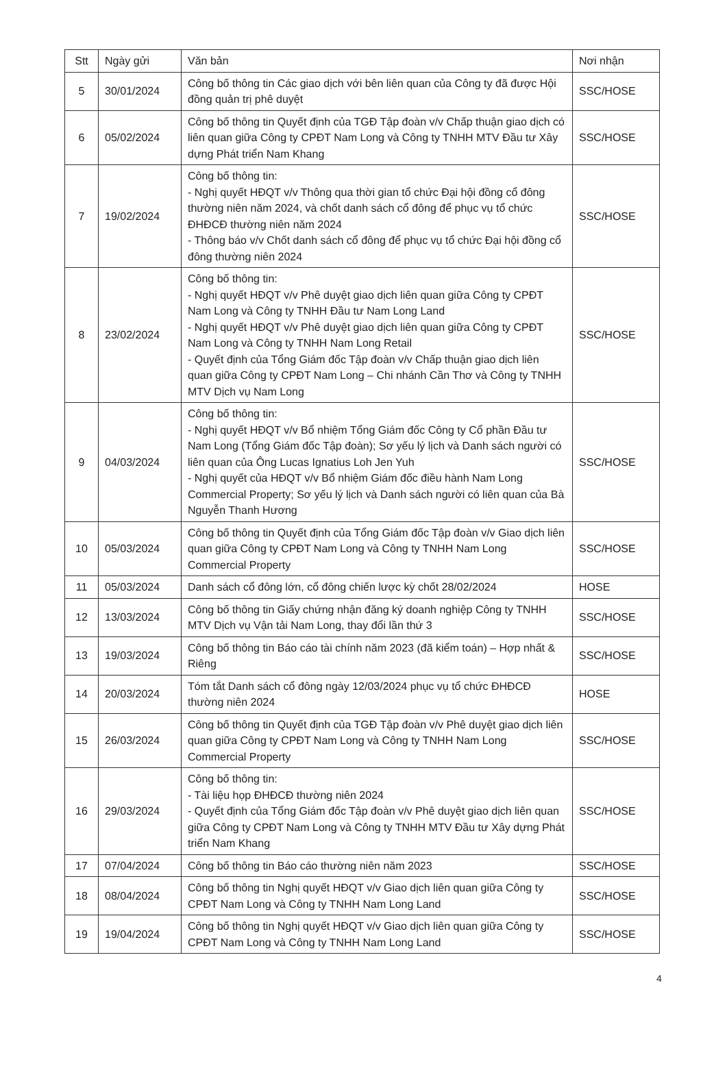| Stt | Ngày gửi | Văn bản | Nơi nhận |
| --- | --- | --- | --- |
| 5 | 30/01/2024 | Công bố thông tin Các giao dịch với bên liên quan của Công ty đã được Hội đồng quản trị phê duyệt | SSC/HOSE |
| 6 | 05/02/2024 | Công bố thông tin Quyết định của TGĐ Tập đoàn v/v Chấp thuận giao dịch có liên quan giữa Công ty CPĐT Nam Long và Công ty TNHH MTV Đầu tư Xây dựng Phát triển Nam Khang | SSC/HOSE |
| 7 | 19/02/2024 | Công bố thông tin: - Nghị quyết HĐQT v/v Thông qua thời gian tổ chức Đại hội đồng cổ đông thường niên năm 2024, và chốt danh sách cổ đông để phục vụ tổ chức ĐHĐCĐ thường niên năm 2024 - Thông báo v/v Chốt danh sách cổ đông để phục vụ tổ chức Đại hội đồng cổ đông thường niên 2024 | SSC/HOSE |
| 8 | 23/02/2024 | Công bố thông tin: - Nghị quyết HĐQT v/v Phê duyệt giao dịch liên quan giữa Công ty CPĐT Nam Long và Công ty TNHH Đầu tư Nam Long Land - Nghị quyết HĐQT v/v Phê duyệt giao dịch liên quan giữa Công ty CPĐT Nam Long và Công ty TNHH Nam Long Retail - Quyết định của Tổng Giám đốc Tập đoàn v/v Chấp thuận giao dịch liên quan giữa Công ty CPĐT Nam Long – Chi nhánh Cần Thơ và Công ty TNHH MTV Dịch vụ Nam Long | SSC/HOSE |
| 9 | 04/03/2024 | Công bố thông tin: - Nghị quyết HĐQT v/v Bổ nhiệm Tổng Giám đốc Công ty Cổ phần Đầu tư Nam Long (Tổng Giám đốc Tập đoàn); Sơ yếu lý lịch và Danh sách người có liên quan của Ông Lucas Ignatius Loh Jen Yuh - Nghị quyết của HĐQT v/v Bổ nhiệm Giám đốc điều hành Nam Long Commercial Property; Sơ yếu lý lịch và Danh sách người có liên quan của Bà Nguyễn Thanh Hương | SSC/HOSE |
| 10 | 05/03/2024 | Công bố thông tin Quyết định của Tổng Giám đốc Tập đoàn v/v Giao dịch liên quan giữa Công ty CPĐT Nam Long và Công ty TNHH Nam Long Commercial Property | SSC/HOSE |
| 11 | 05/03/2024 | Danh sách cổ đông lớn, cổ đông chiến lược kỳ chốt 28/02/2024 | HOSE |
| 12 | 13/03/2024 | Công bố thông tin Giấy chứng nhận đăng ký doanh nghiệp Công ty TNHH MTV Dịch vụ Vận tải Nam Long, thay đổi lần thứ 3 | SSC/HOSE |
| 13 | 19/03/2024 | Công bố thông tin Báo cáo tài chính năm 2023 (đã kiểm toán) – Hợp nhất & Riêng | SSC/HOSE |
| 14 | 20/03/2024 | Tóm tắt Danh sách cổ đông ngày 12/03/2024 phục vụ tổ chức ĐHĐCĐ thường niên 2024 | HOSE |
| 15 | 26/03/2024 | Công bố thông tin Quyết định của TGĐ Tập đoàn v/v Phê duyệt giao dịch liên quan giữa Công ty CPĐT Nam Long và Công ty TNHH Nam Long Commercial Property | SSC/HOSE |
| 16 | 29/03/2024 | Công bố thông tin: - Tài liệu họp ĐHĐCĐ thường niên 2024 - Quyết định của Tổng Giám đốc Tập đoàn v/v Phê duyệt giao dịch liên quan giữa Công ty CPĐT Nam Long và Công ty TNHH MTV Đầu tư Xây dựng Phát triển Nam Khang | SSC/HOSE |
| 17 | 07/04/2024 | Công bố thông tin Báo cáo thường niên năm 2023 | SSC/HOSE |
| 18 | 08/04/2024 | Công bố thông tin Nghị quyết HĐQT v/v Giao dịch liên quan giữa Công ty CPĐT Nam Long và Công ty TNHH Nam Long Land | SSC/HOSE |
| 19 | 19/04/2024 | Công bố thông tin Nghị quyết HĐQT v/v Giao dịch liên quan giữa Công ty CPĐT Nam Long và Công ty TNHH Nam Long Land | SSC/HOSE |
4